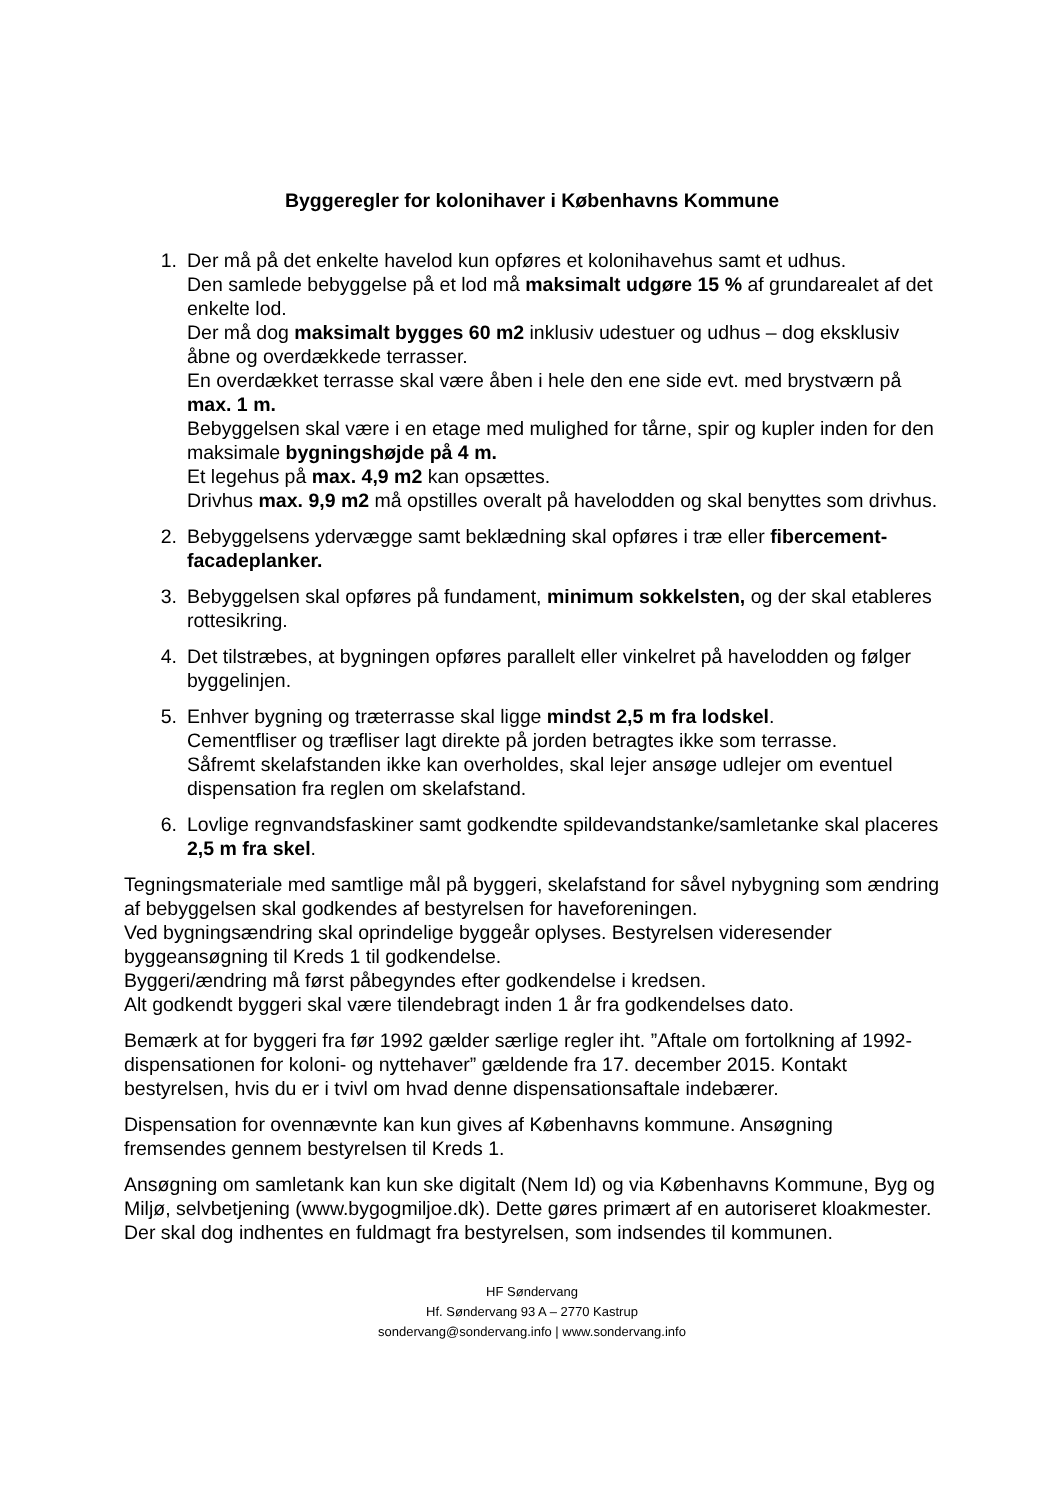Byggeregler for kolonihaver i Københavns Kommune
1. Der må på det enkelte havelod kun opføres et kolonihavehus samt et udhus.
Den samlede bebyggelse på et lod må maksimalt udgøre 15 % af grundarealet af det enkelte lod.
Der må dog maksimalt bygges 60 m2 inklusiv udestuer og udhus – dog eksklusiv åbne og overdækkede terrasser.
En overdækket terrasse skal være åben i hele den ene side evt. med brystværn på max. 1 m.
Bebyggelsen skal være i en etage med mulighed for tårne, spir og kupler inden for den maksimale bygningshøjde på 4 m.
Et legehus på max. 4,9 m2 kan opsættes.
Drivhus max. 9,9 m2 må opstilles overalt på havelodden og skal benyttes som drivhus.
2. Bebyggelsens ydervægge samt beklædning skal opføres i træ eller fibercement-facadeplanker.
3. Bebyggelsen skal opføres på fundament, minimum sokkelsten, og der skal etableres rottesikring.
4. Det tilstræbes, at bygningen opføres parallelt eller vinkelret på havelodden og følger byggelinjen.
5. Enhver bygning og træterrasse skal ligge mindst 2,5 m fra lodskel.
Cementfliser og træfliser lagt direkte på jorden betragtes ikke som terrasse.
Såfremt skelafstanden ikke kan overholdes, skal lejer ansøge udlejer om eventuel dispensation fra reglen om skelafstand.
6. Lovlige regnvandsfaskiner samt godkendte spildevandstanke/samletanke skal placeres 2,5 m fra skel.
Tegningsmateriale med samtlige mål på byggeri, skelafstand for såvel nybygning som ændring af bebyggelsen skal godkendes af bestyrelsen for haveforeningen.
Ved bygningsændring skal oprindelige byggeår oplyses. Bestyrelsen videresender byggeansøgning til Kreds 1 til godkendelse.
Byggeri/ændring må først påbegyndes efter godkendelse i kredsen.
Alt godkendt byggeri skal være tilendebragt inden 1 år fra godkendelses dato.
Bemærk at for byggeri fra før 1992 gælder særlige regler iht. ”Aftale om fortolkning af 1992-dispensationen for koloni- og nyttehaver” gældende fra 17. december 2015. Kontakt bestyrelsen, hvis du er i tvivl om hvad denne dispensationsaftale indebærer.
Dispensation for ovennævnte kan kun gives af Københavns kommune. Ansøgning fremsendes gennem bestyrelsen til Kreds 1.
Ansøgning om samletank kan kun ske digitalt (Nem Id) og via Københavns Kommune, Byg og Miljø, selvbetjening (www.bygogmiljoe.dk). Dette gøres primært af en autoriseret kloakmester. Der skal dog indhentes en fuldmagt fra bestyrelsen, som indsendes til kommunen.
HF Søndervang
Hf. Søndervang 93 A – 2770 Kastrup
sondervang@sondervang.info | www.sondervang.info